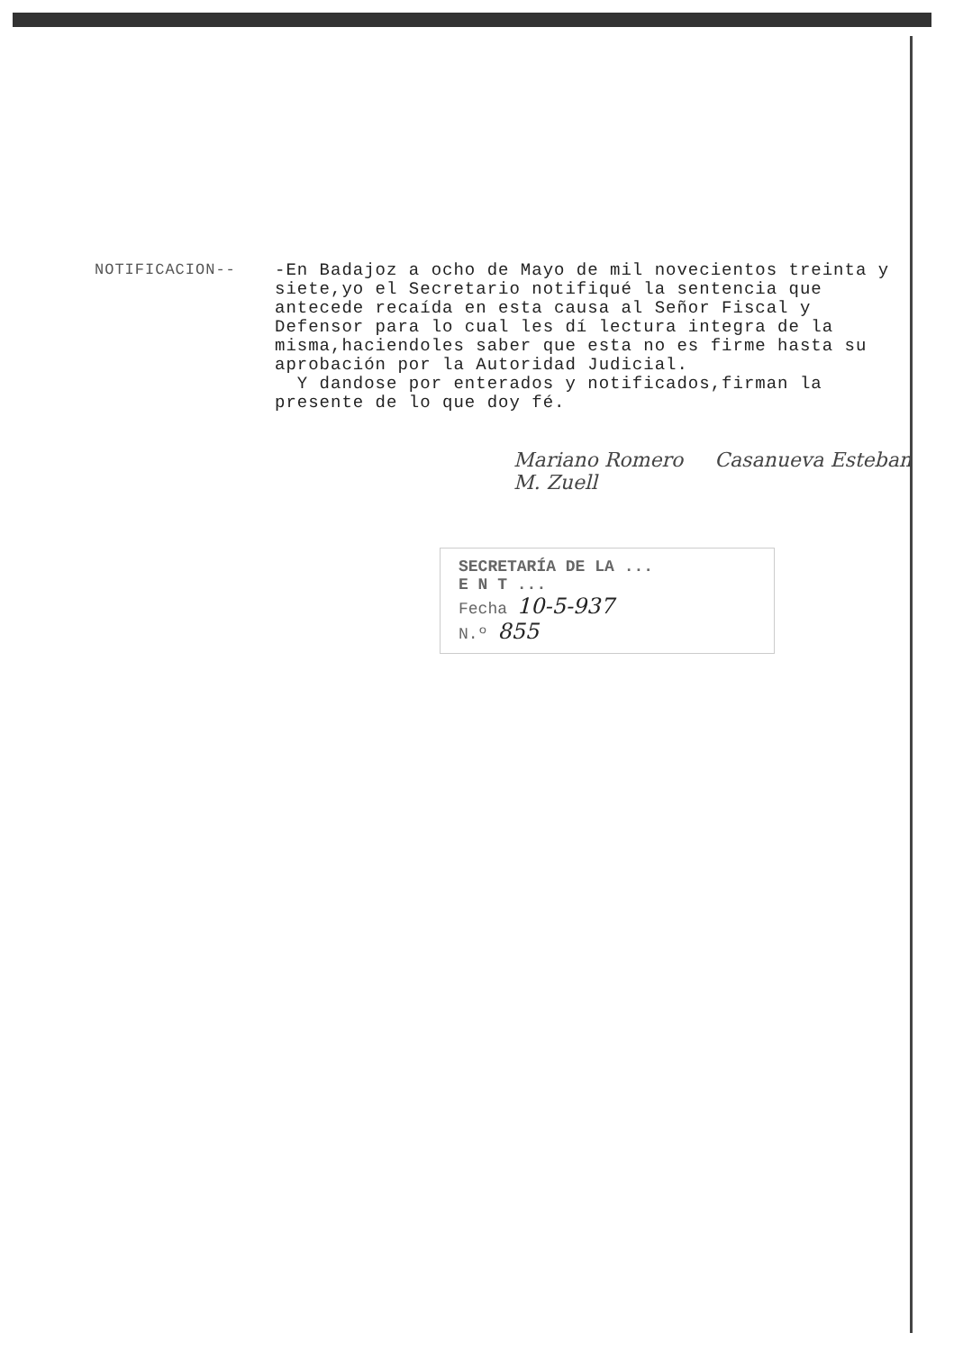NOTIFICACION--
-En Badajoz a ocho de Mayo de mil novecientos treinta y siete,yo el Secretario notifiqué la sentencia que antecede recaída en esta causa al Señor Fiscal y Defensor para lo cual les dí lectura integra de la misma,haciendoles saber que esta no es firme hasta su aprobación por la Autoridad Judicial.
Y dandose por enterados y notificados,firman la presente de lo que doy fé.
Mariano Romero Casanueva Esteban M. Zuell
SECRETARÍA DE LA ...
E N T ...
Fecha 10-5-937
N.º 855